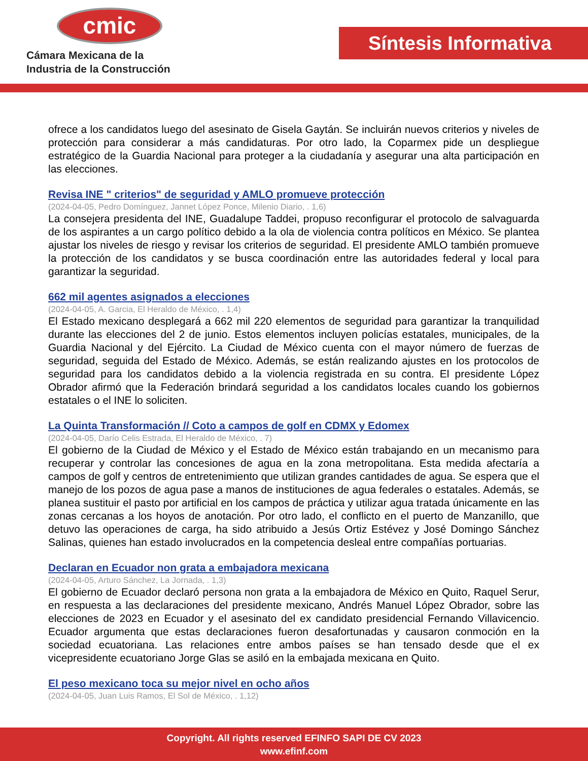cmic
Cámara Mexicana de la
Industria de la Construcción
Síntesis Informativa
ofrece a los candidatos luego del asesinato de Gisela Gaytán. Se incluirán nuevos criterios y niveles de protección para considerar a más candidaturas. Por otro lado, la Coparmex pide un despliegue estratégico de la Guardia Nacional para proteger a la ciudadanía y asegurar una alta participación en las elecciones.
Revisa INE " criterios" de seguridad y AMLO promueve protección
(2024-04-05, Pedro Domínguez, Jannet López Ponce, Milenio Diario, . 1,6)
La consejera presidenta del INE, Guadalupe Taddei, propuso reconfigurar el protocolo de salvaguarda de los aspirantes a un cargo político debido a la ola de violencia contra políticos en México. Se plantea ajustar los niveles de riesgo y revisar los criterios de seguridad. El presidente AMLO también promueve la protección de los candidatos y se busca coordinación entre las autoridades federal y local para garantizar la seguridad.
662 mil agentes asignados a elecciones
(2024-04-05, A. Garcia, El Heraldo de México, . 1,4)
El Estado mexicano desplegará a 662 mil 220 elementos de seguridad para garantizar la tranquilidad durante las elecciones del 2 de junio. Estos elementos incluyen policías estatales, municipales, de la Guardia Nacional y del Ejército. La Ciudad de México cuenta con el mayor número de fuerzas de seguridad, seguida del Estado de México. Además, se están realizando ajustes en los protocolos de seguridad para los candidatos debido a la violencia registrada en su contra. El presidente López Obrador afirmó que la Federación brindará seguridad a los candidatos locales cuando los gobiernos estatales o el INE lo soliciten.
La Quinta Transformación // Coto a campos de golf en CDMX y Edomex
(2024-04-05, Darío Celis Estrada, El Heraldo de México, . 7)
El gobierno de la Ciudad de México y el Estado de México están trabajando en un mecanismo para recuperar y controlar las concesiones de agua en la zona metropolitana. Esta medida afectaría a campos de golf y centros de entretenimiento que utilizan grandes cantidades de agua. Se espera que el manejo de los pozos de agua pase a manos de instituciones de agua federales o estatales. Además, se planea sustituir el pasto por artificial en los campos de práctica y utilizar agua tratada únicamente en las zonas cercanas a los hoyos de anotación. Por otro lado, el conflicto en el puerto de Manzanillo, que detuvo las operaciones de carga, ha sido atribuido a Jesús Ortiz Estévez y José Domingo Sánchez Salinas, quienes han estado involucrados en la competencia desleal entre compañías portuarias.
Declaran en Ecuador non grata a embajadora mexicana
(2024-04-05, Arturo Sánchez, La Jornada, . 1,3)
El gobierno de Ecuador declaró persona non grata a la embajadora de México en Quito, Raquel Serur, en respuesta a las declaraciones del presidente mexicano, Andrés Manuel López Obrador, sobre las elecciones de 2023 en Ecuador y el asesinato del ex candidato presidencial Fernando Villavicencio. Ecuador argumenta que estas declaraciones fueron desafortunadas y causaron conmoción en la sociedad ecuatoriana. Las relaciones entre ambos países se han tensado desde que el ex vicepresidente ecuatoriano Jorge Glas se asiló en la embajada mexicana en Quito.
El peso mexicano toca su mejor nivel en ocho años
(2024-04-05, Juan Luis Ramos, El Sol de México, . 1,12)
Copyright. All rights reserved EFINFO SAPI DE CV 2023
www.efinf.com